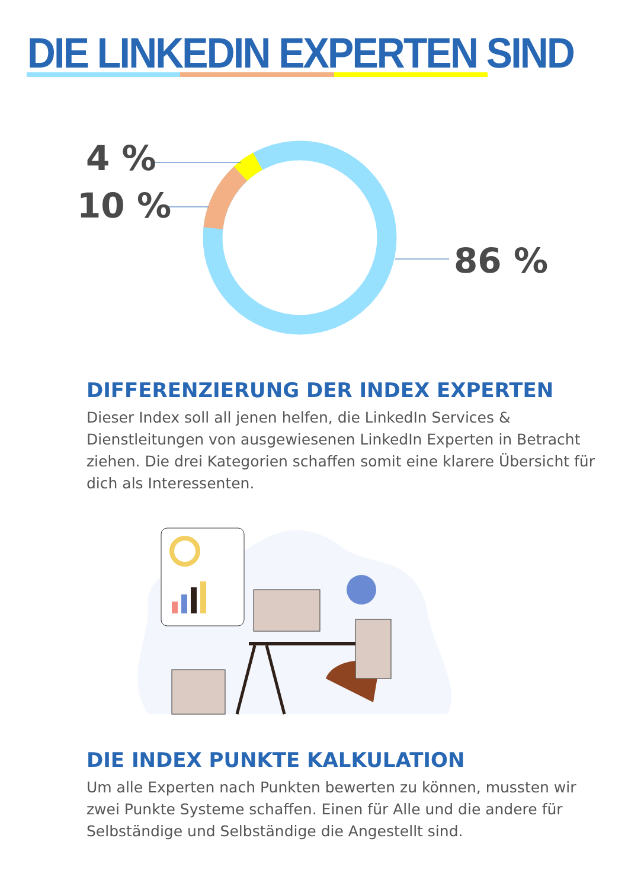DIE LINKEDIN EXPERTEN SIND
4 %
10 %
86 %
DIFFERENZIERUNG DER INDEX EXPERTEN
Dieser Index soll all jenen helfen, die LinkedIn Services & Dienstleitungen von ausgewiesenen LinkedIn Experten in Betracht ziehen. Die drei Kategorien schaffen somit eine klarere Übersicht für dich als Interessenten.
DIE INDEX PUNKTE KALKULATION
Um alle Experten nach Punkten bewerten zu können, mussten wir zwei Punkte Systeme schaffen. Einen für Alle und die andere für Selbständige und Selbständige die Angestellt sind.